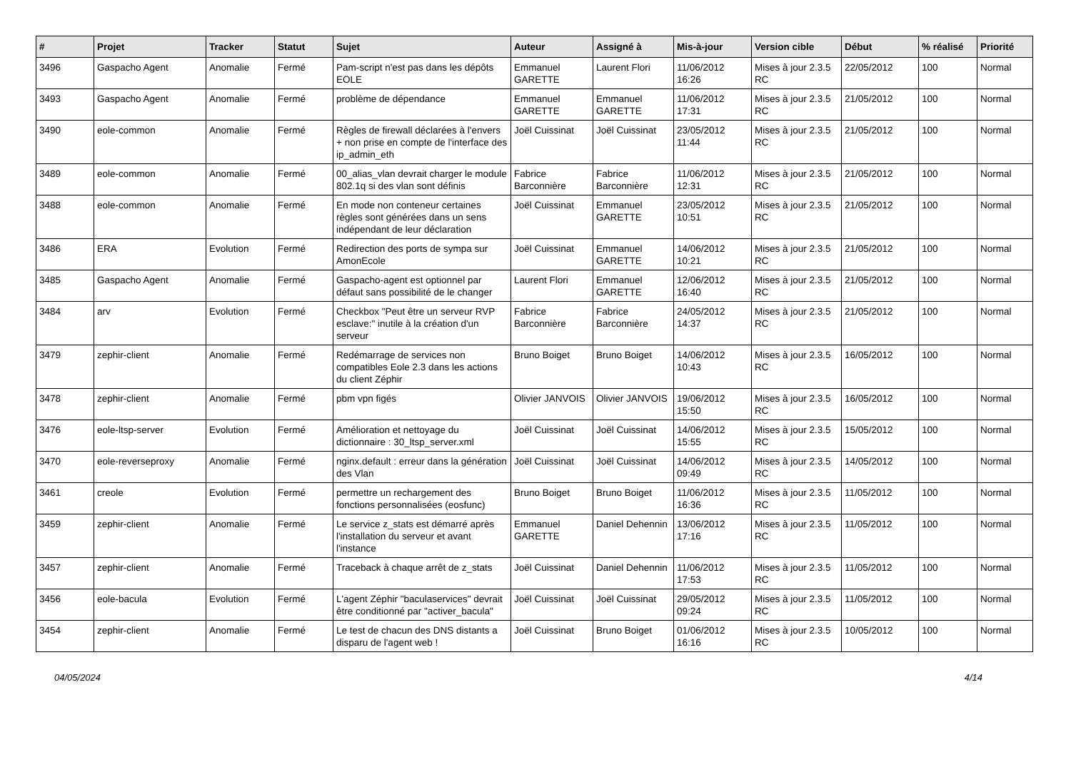| # | Projet | Tracker | Statut | Sujet | Auteur | Assigné à | Mis-à-jour | Version cible | Début | % réalisé | Priorité |
| --- | --- | --- | --- | --- | --- | --- | --- | --- | --- | --- | --- |
| 3496 | Gaspacho Agent | Anomalie | Fermé | Pam-script n'est pas dans les dépôts EOLE | Emmanuel GARETTE | Laurent Flori | 11/06/2012 16:26 | Mises à jour 2.3.5 RC | 22/05/2012 | 100 | Normal |
| 3493 | Gaspacho Agent | Anomalie | Fermé | problème de dépendance | Emmanuel GARETTE | Emmanuel GARETTE | 11/06/2012 17:31 | Mises à jour 2.3.5 RC | 21/05/2012 | 100 | Normal |
| 3490 | eole-common | Anomalie | Fermé | Règles de firewall déclarées à l'envers + non prise en compte de l'interface des ip_admin_eth | Joël Cuissinat | Joël Cuissinat | 23/05/2012 11:44 | Mises à jour 2.3.5 RC | 21/05/2012 | 100 | Normal |
| 3489 | eole-common | Anomalie | Fermé | 00_alias_vlan devrait charger le module 802.1q si des vlan sont définis | Fabrice Barconnière | Fabrice Barconnière | 11/06/2012 12:31 | Mises à jour 2.3.5 RC | 21/05/2012 | 100 | Normal |
| 3488 | eole-common | Anomalie | Fermé | En mode non conteneur certaines règles sont générées dans un sens indépendant de leur déclaration | Joël Cuissinat | Emmanuel GARETTE | 23/05/2012 10:51 | Mises à jour 2.3.5 RC | 21/05/2012 | 100 | Normal |
| 3486 | ERA | Evolution | Fermé | Redirection des ports de sympa sur AmonEcole | Joël Cuissinat | Emmanuel GARETTE | 14/06/2012 10:21 | Mises à jour 2.3.5 RC | 21/05/2012 | 100 | Normal |
| 3485 | Gaspacho Agent | Anomalie | Fermé | Gaspacho-agent est optionnel par défaut sans possibilité de le changer | Laurent Flori | Emmanuel GARETTE | 12/06/2012 16:40 | Mises à jour 2.3.5 RC | 21/05/2012 | 100 | Normal |
| 3484 | arv | Evolution | Fermé | Checkbox "Peut être un serveur RVP esclave:" inutile à la création d'un serveur | Fabrice Barconnière | Fabrice Barconnière | 24/05/2012 14:37 | Mises à jour 2.3.5 RC | 21/05/2012 | 100 | Normal |
| 3479 | zephir-client | Anomalie | Fermé | Redémarrage de services non compatibles Eole 2.3 dans les actions du client Zéphir | Bruno Boiget | Bruno Boiget | 14/06/2012 10:43 | Mises à jour 2.3.5 RC | 16/05/2012 | 100 | Normal |
| 3478 | zephir-client | Anomalie | Fermé | pbm vpn figés | Olivier JANVOIS | Olivier JANVOIS | 19/06/2012 15:50 | Mises à jour 2.3.5 RC | 16/05/2012 | 100 | Normal |
| 3476 | eole-ltsp-server | Evolution | Fermé | Amélioration et nettoyage du dictionnaire : 30_ltsp_server.xml | Joël Cuissinat | Joël Cuissinat | 14/06/2012 15:55 | Mises à jour 2.3.5 RC | 15/05/2012 | 100 | Normal |
| 3470 | eole-reverseproxy | Anomalie | Fermé | nginx.default : erreur dans la génération des Vlan | Joël Cuissinat | Joël Cuissinat | 14/06/2012 09:49 | Mises à jour 2.3.5 RC | 14/05/2012 | 100 | Normal |
| 3461 | creole | Evolution | Fermé | permettre un rechargement des fonctions personnalisées (eosfunc) | Bruno Boiget | Bruno Boiget | 11/06/2012 16:36 | Mises à jour 2.3.5 RC | 11/05/2012 | 100 | Normal |
| 3459 | zephir-client | Anomalie | Fermé | Le service z_stats est démarré après l'installation du serveur et avant l'instance | Emmanuel GARETTE | Daniel Dehennin | 13/06/2012 17:16 | Mises à jour 2.3.5 RC | 11/05/2012 | 100 | Normal |
| 3457 | zephir-client | Anomalie | Fermé | Traceback à chaque arrêt de z_stats | Joël Cuissinat | Daniel Dehennin | 11/06/2012 17:53 | Mises à jour 2.3.5 RC | 11/05/2012 | 100 | Normal |
| 3456 | eole-bacula | Evolution | Fermé | L'agent Zéphir "baculaservices" devrait être conditionné par "activer_bacula" | Joël Cuissinat | Joël Cuissinat | 29/05/2012 09:24 | Mises à jour 2.3.5 RC | 11/05/2012 | 100 | Normal |
| 3454 | zephir-client | Anomalie | Fermé | Le test de chacun des DNS distants a disparu de l'agent web ! | Joël Cuissinat | Bruno Boiget | 01/06/2012 16:16 | Mises à jour 2.3.5 RC | 10/05/2012 | 100 | Normal |
04/05/2024 4/14